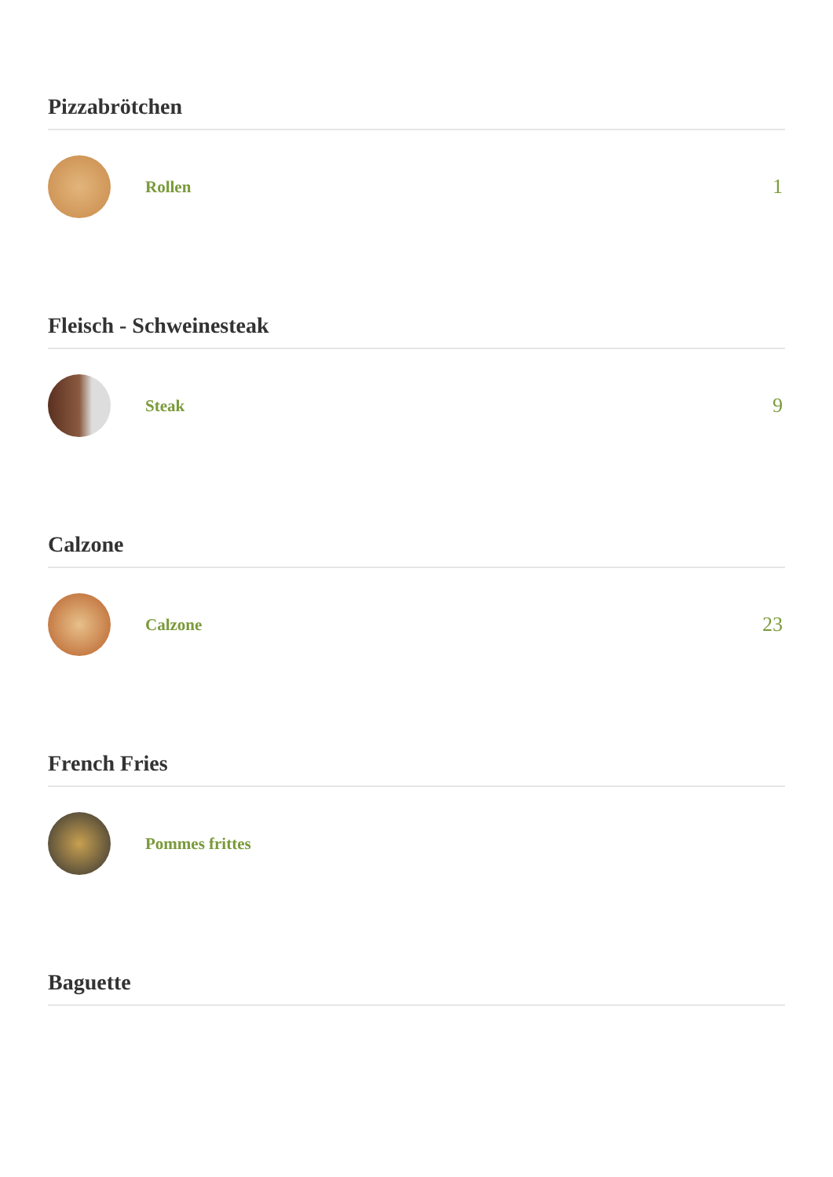Pizzabrötchen
Rollen
1
Fleisch - Schweinesteak
Steak
9
Calzone
Calzone
23
French Fries
Pommes frittes
Baguette